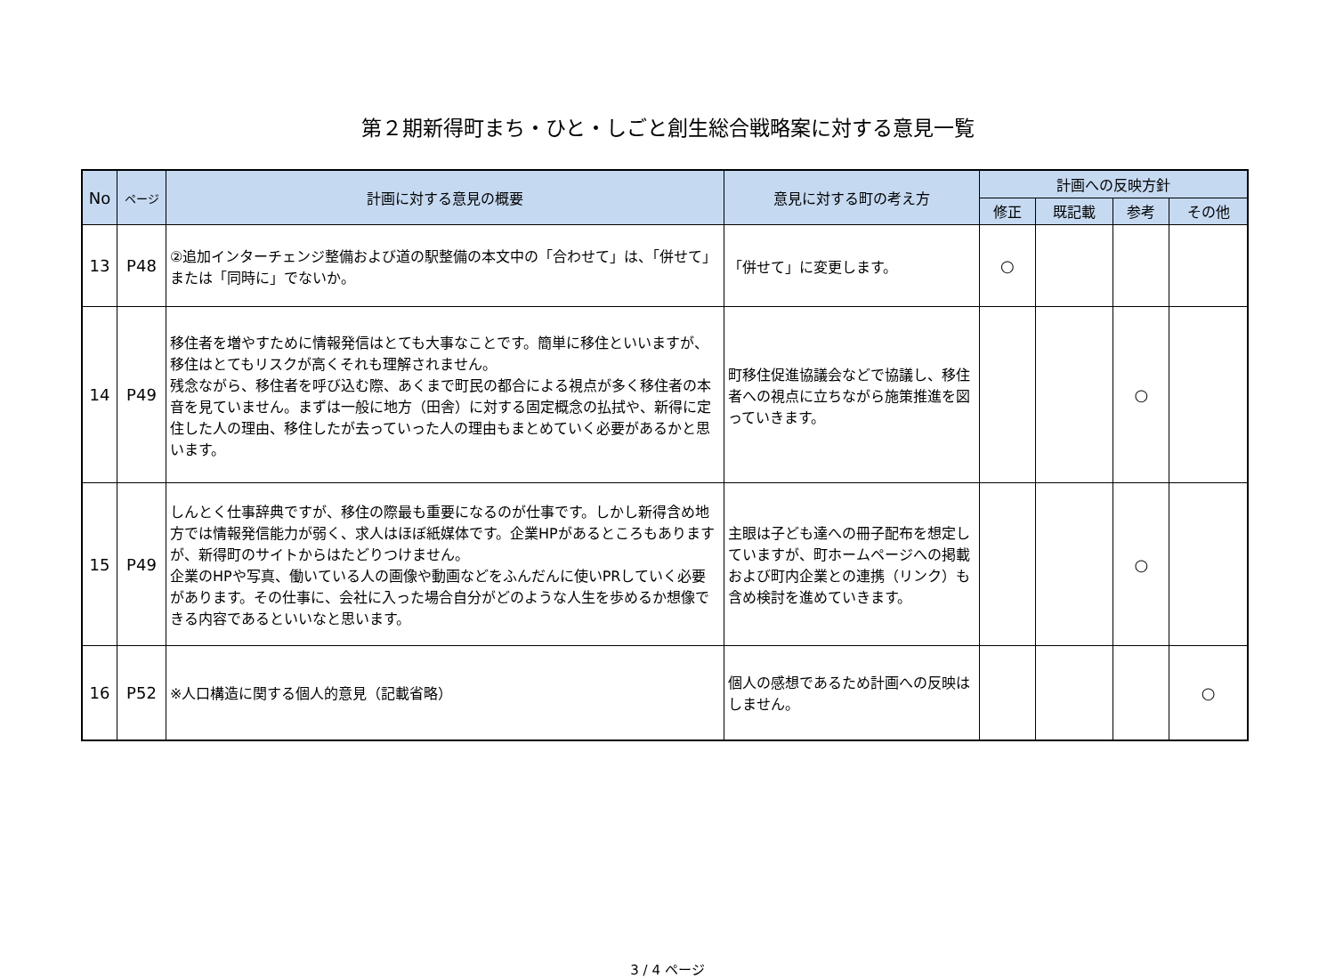第２期新得町まち・ひと・しごと創生総合戦略案に対する意見一覧
| No | ページ | 計画に対する意見の概要 | 意見に対する町の考え方 | 計画への反映方針 | | | |
| --- | --- | --- | --- | --- | --- | --- | --- |
| | | | | 修正 | 既記載 | 参考 | その他 |
| 13 | P48 | ②追加インターチェンジ整備および道の駅整備の本文中の「合わせて」は、「併せて」または「同時に」でないか。 | 「併せて」に変更します。 | ○ | | | |
| 14 | P49 | 移住者を増やすために情報発信はとても大事なことです。簡単に移住といいますが、移住はとてもリスクが高くそれも理解されません。 残念ながら、移住者を呼び込む際、あくまで町民の都合による視点が多く移住者の本音を見ていません。まずは一般に地方（田舎）に対する固定概念の払拭や、新得に定住した人の理由、移住したが去っていった人の理由もまとめていく必要があるかと思います。 | 町移住促進協議会などで協議し、移住者への視点に立ちながら施策推進を図っていきます。 | | | ○ | |
| 15 | P49 | しんとく仕事辞典ですが、移住の際最も重要になるのが仕事です。しかし新得含め地方では情報発信能力が弱く、求人はほぼ紙媒体です。企業HPがあるところもありますが、新得町のサイトからはたどりつけません。 企業のHPや写真、働いている人の画像や動画などをふんだんに使いPRしていく必要があります。その仕事に、会社に入った場合自分がどのような人生を歩めるか想像できる内容であるといいなと思います。 | 主眼は子ども達への冊子配布を想定していますが、町ホームページへの掲載および町内企業との連携（リンク）も含め検討を進めていきます。 | | | ○ | |
| 16 | P52 | ※人口構造に関する個人的意見（記載省略） | 個人の感想であるため計画への反映はしません。 | | | | ○ |
3 / 4 ページ